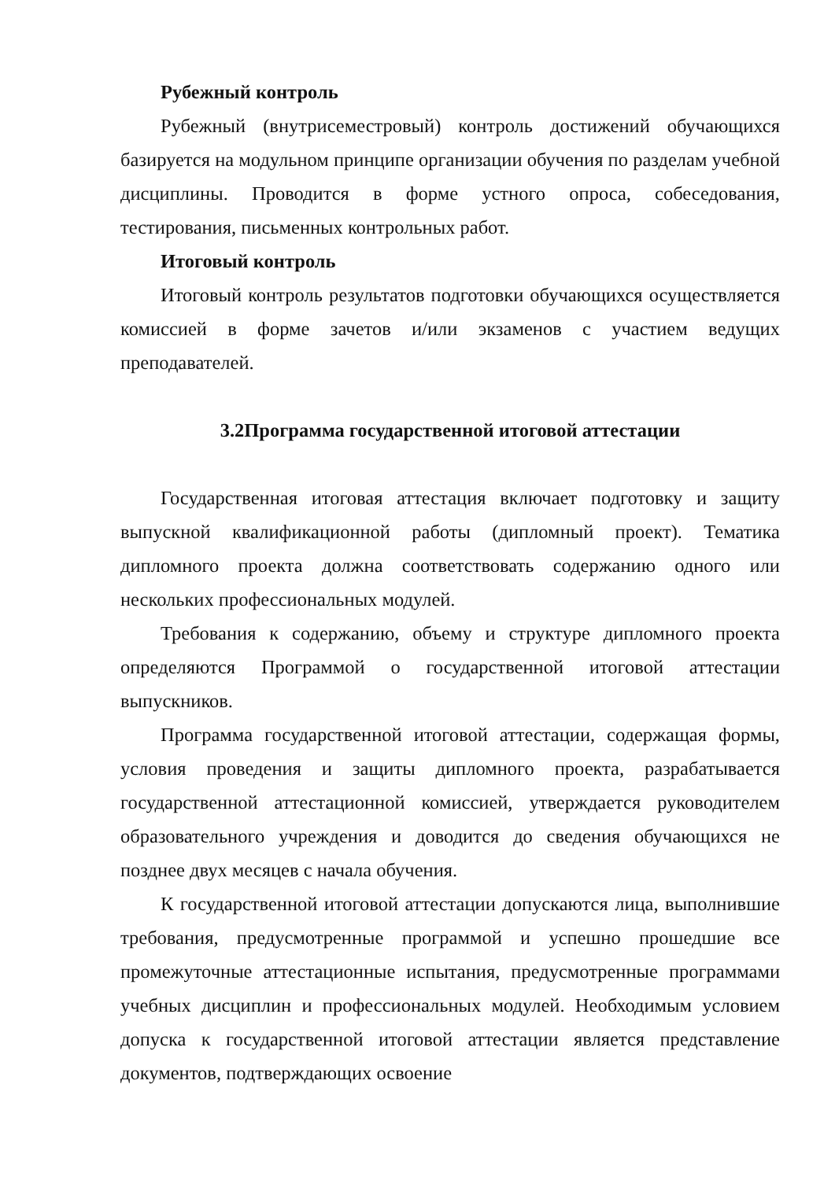Рубежный контроль
Рубежный (внутрисеместровый) контроль достижений обучающихся базируется на модульном принципе организации обучения по разделам учебной дисциплины. Проводится в форме устного опроса, собеседования, тестирования, письменных контрольных работ.
Итоговый контроль
Итоговый контроль результатов подготовки обучающихся осуществляется комиссией в форме зачетов и/или экзаменов с участием ведущих преподавателей.
3.2Программа государственной итоговой аттестации
Государственная итоговая аттестация включает подготовку и защиту выпускной квалификационной работы (дипломный проект). Тематика дипломного проекта должна соответствовать содержанию одного или нескольких профессиональных модулей.
Требования к содержанию, объему и структуре дипломного проекта определяются Программой о государственной итоговой аттестации выпускников.
Программа государственной итоговой аттестации, содержащая формы, условия проведения и защиты дипломного проекта, разрабатывается государственной аттестационной комиссией, утверждается руководителем образовательного учреждения и доводится до сведения обучающихся не позднее двух месяцев с начала обучения.
К государственной итоговой аттестации допускаются лица, выполнившие требования, предусмотренные программой и успешно прошедшие все промежуточные аттестационные испытания, предусмотренные программами учебных дисциплин и профессиональных модулей. Необходимым условием допуска к государственной итоговой аттестации является представление документов, подтверждающих освоение